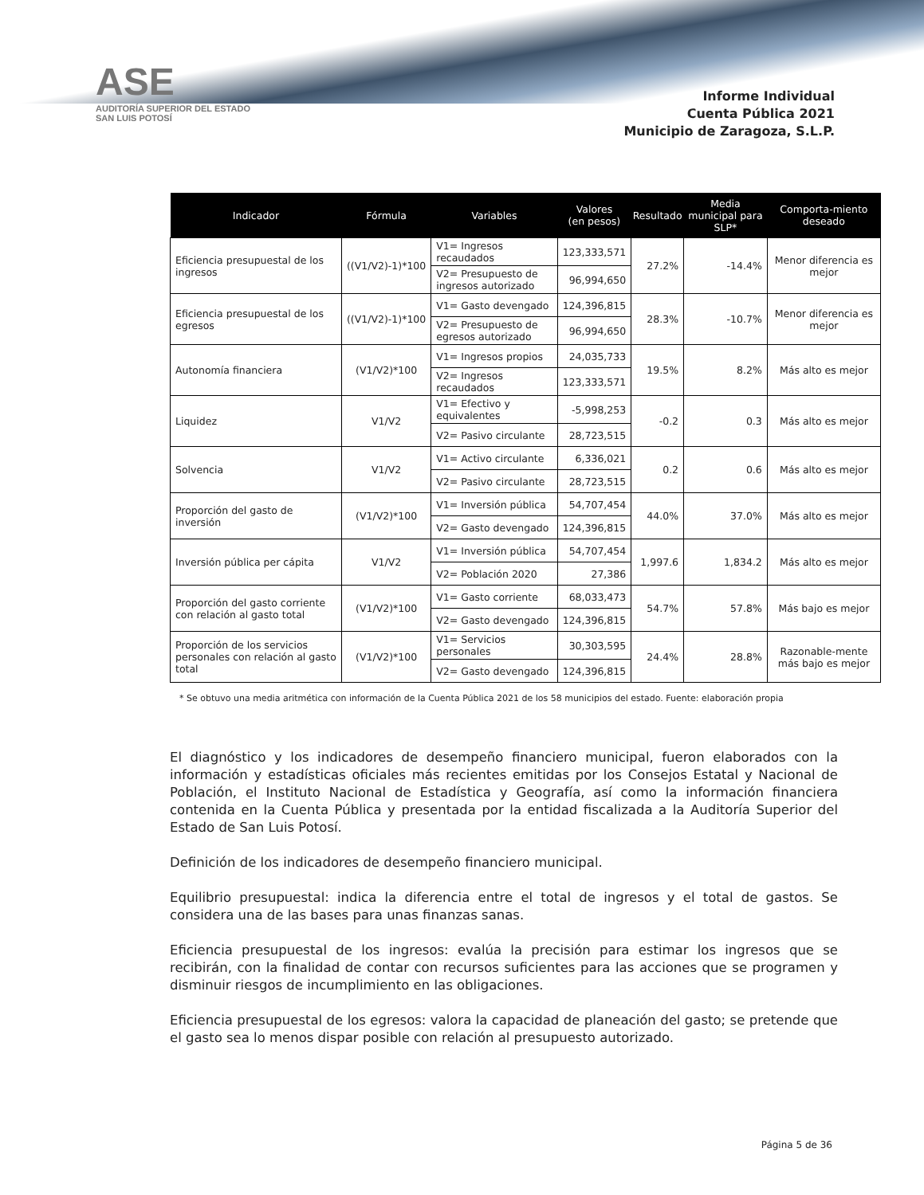ASE
AUDITORÍA SUPERIOR DEL ESTADO
SAN LUIS POTOSÍ
Informe Individual
Cuenta Pública 2021
Municipio de Zaragoza, S.L.P.
| Indicador | Fórmula | Variables | Valores (en pesos) | Resultado | Media municipal para SLP* | Comporta-miento deseado |
| --- | --- | --- | --- | --- | --- | --- |
| Eficiencia presupuestal de los ingresos | ((V1/V2)-1)*100 | V1= Ingresos recaudados | 123,333,571 | 27.2% | -14.4% | Menor diferencia es mejor |
| | | V2= Presupuesto de ingresos autorizado | 96,994,650 | | | |
| Eficiencia presupuestal de los egresos | ((V1/V2)-1)*100 | V1= Gasto devengado | 124,396,815 | 28.3% | -10.7% | Menor diferencia es mejor |
| | | V2= Presupuesto de egresos autorizado | 96,994,650 | | | |
| Autonomía financiera | (V1/V2)*100 | V1= Ingresos propios | 24,035,733 | 19.5% | 8.2% | Más alto es mejor |
| | | V2= Ingresos recaudados | 123,333,571 | | | |
| Liquidez | V1/V2 | V1= Efectivo y equivalentes | -5,998,253 | -0.2 | 0.3 | Más alto es mejor |
| | | V2= Pasivo circulante | 28,723,515 | | | |
| Solvencia | V1/V2 | V1= Activo circulante | 6,336,021 | 0.2 | 0.6 | Más alto es mejor |
| | | V2= Pasivo circulante | 28,723,515 | | | |
| Proporción del gasto de inversión | (V1/V2)*100 | V1= Inversión pública | 54,707,454 | 44.0% | 37.0% | Más alto es mejor |
| | | V2= Gasto devengado | 124,396,815 | | | |
| Inversión pública per cápita | V1/V2 | V1= Inversión pública | 54,707,454 | 1,997.6 | 1,834.2 | Más alto es mejor |
| | | V2= Población 2020 | 27,386 | | | |
| Proporción del gasto corriente con relación al gasto total | (V1/V2)*100 | V1= Gasto corriente | 68,033,473 | 54.7% | 57.8% | Más bajo es mejor |
| | | V2= Gasto devengado | 124,396,815 | | | |
| Proporción de los servicios personales con relación al gasto total | (V1/V2)*100 | V1= Servicios personales | 30,303,595 | 24.4% | 28.8% | Razonable-mente más bajo es mejor |
| | | V2= Gasto devengado | 124,396,815 | | | |
* Se obtuvo una media aritmética con información de la Cuenta Pública 2021 de los 58 municipios del estado. Fuente: elaboración propia
El diagnóstico y los indicadores de desempeño financiero municipal, fueron elaborados con la información y estadísticas oficiales más recientes emitidas por los Consejos Estatal y Nacional de Población, el Instituto Nacional de Estadística y Geografía, así como la información financiera contenida en la Cuenta Pública y presentada por la entidad fiscalizada a la Auditoría Superior del Estado de San Luis Potosí.
Definición de los indicadores de desempeño financiero municipal.
Equilibrio presupuestal: indica la diferencia entre el total de ingresos y el total de gastos. Se considera una de las bases para unas finanzas sanas.
Eficiencia presupuestal de los ingresos: evalúa la precisión para estimar los ingresos que se recibirán, con la finalidad de contar con recursos suficientes para las acciones que se programen y disminuir riesgos de incumplimiento en las obligaciones.
Eficiencia presupuestal de los egresos: valora la capacidad de planeación del gasto; se pretende que el gasto sea lo menos dispar posible con relación al presupuesto autorizado.
Página 5 de 36